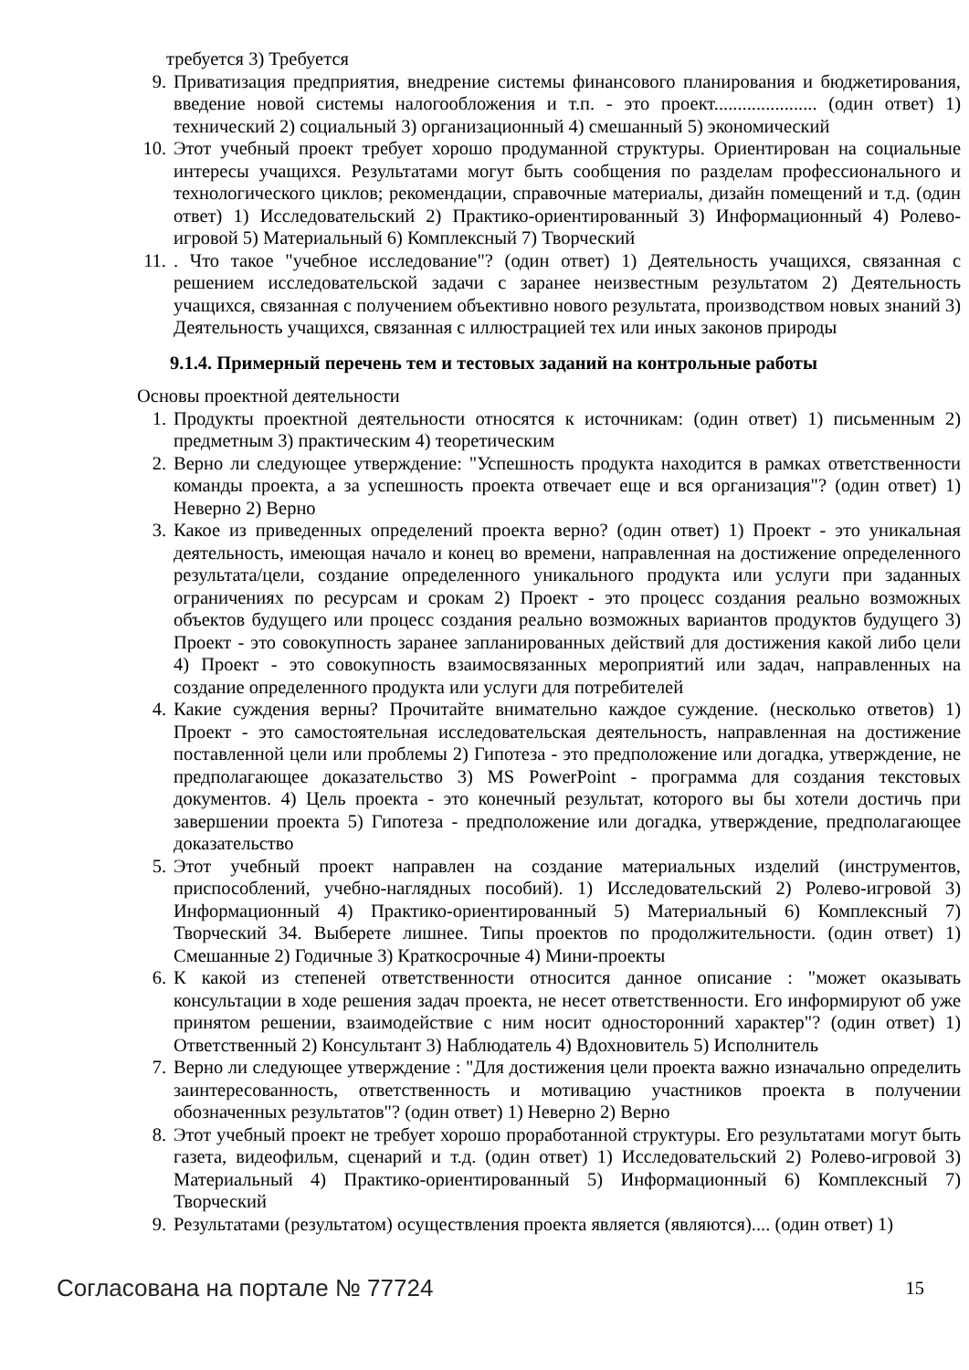требуется 3) Требуется
9. Приватизация предприятия, внедрение системы финансового планирования и бюджетирования, введение новой системы налогообложения и т.п. - это проект...................... (один ответ) 1) технический 2) социальный 3) организационный 4) смешанный 5) экономический
10. Этот учебный проект требует хорошо продуманной структуры. Ориентирован на социальные интересы учащихся. Результатами могут быть сообщения по разделам профессионального и технологического циклов; рекомендации, справочные материалы, дизайн помещений и т.д. (один ответ) 1) Исследовательский 2) Практико-ориентированный 3) Информационный 4) Ролево-игровой 5) Материальный 6) Комплексный 7) Творческий
11.. Что такое "учебное исследование"? (один ответ) 1) Деятельность учащихся, связанная с решением исследовательской задачи с заранее неизвестным результатом 2) Деятельность учащихся, связанная с получением объективно нового результата, производством новых знаний 3) Деятельность учащихся, связанная с иллюстрацией тех или иных законов природы
9.1.4. Примерный перечень тем и тестовых заданий на контрольные работы
Основы проектной деятельности
1. Продукты проектной деятельности относятся к источникам: (один ответ) 1) письменным 2) предметным 3) практическим 4) теоретическим
2. Верно ли следующее утверждение: "Успешность продукта находится в рамках ответственности команды проекта, а за успешность проекта отвечает еще и вся организация"? (один ответ) 1) Неверно 2) Верно
3. Какое из приведенных определений проекта верно? (один ответ) 1) Проект - это уникальная деятельность, имеющая начало и конец во времени, направленная на достижение определенного результата/цели, создание определенного уникального продукта или услуги при заданных ограничениях по ресурсам и срокам 2) Проект - это процесс создания реально возможных объектов будущего или процесс создания реально возможных вариантов продуктов будущего 3) Проект - это совокупность заранее запланированных действий для достижения какой либо цели 4) Проект - это совокупность взаимосвязанных мероприятий или задач, направленных на создание определенного продукта или услуги для потребителей
4. Какие суждения верны? Прочитайте внимательно каждое суждение. (несколько ответов) 1) Проект - это самостоятельная исследовательская деятельность, направленная на достижение поставленной цели или проблемы 2) Гипотеза - это предположение или догадка, утверждение, не предполагающее доказательство 3) MS PowerPoint - программа для создания текстовых документов. 4) Цель проекта - это конечный результат, которого вы бы хотели достичь при завершении проекта 5) Гипотеза - предположение или догадка, утверждение, предполагающее доказательство
5. Этот учебный проект направлен на создание материальных изделий (инструментов, приспособлений, учебно-наглядных пособий). 1) Исследовательский 2) Ролево-игровой 3) Информационный 4) Практико-ориентированный 5) Материальный 6) Комплексный 7) Творческий 34. Выберете лишнее. Типы проектов по продолжительности. (один ответ) 1) Смешанные 2) Годичные 3) Краткосрочные 4) Мини-проекты
6. К какой из степеней ответственности относится данное описание : "может оказывать консультации в ходе решения задач проекта, не несет ответственности. Его информируют об уже принятом решении, взаимодействие с ним носит односторонний характер"? (один ответ) 1) Ответственный 2) Консультант 3) Наблюдатель 4) Вдохновитель 5) Исполнитель
7. Верно ли следующее утверждение : "Для достижения цели проекта важно изначально определить заинтересованность, ответственность и мотивацию участников проекта в получении обозначенных результатов"? (один ответ) 1) Неверно 2) Верно
8. Этот учебный проект не требует хорошо проработанной структуры. Его результатами могут быть газета, видеофильм, сценарий и т.д. (один ответ) 1) Исследовательский 2) Ролево-игровой 3) Материальный 4) Практико-ориентированный 5) Информационный 6) Комплексный 7) Творческий
9. Результатами (результатом) осуществления проекта является (являются).... (один ответ) 1)
Согласована на портале № 77724 15